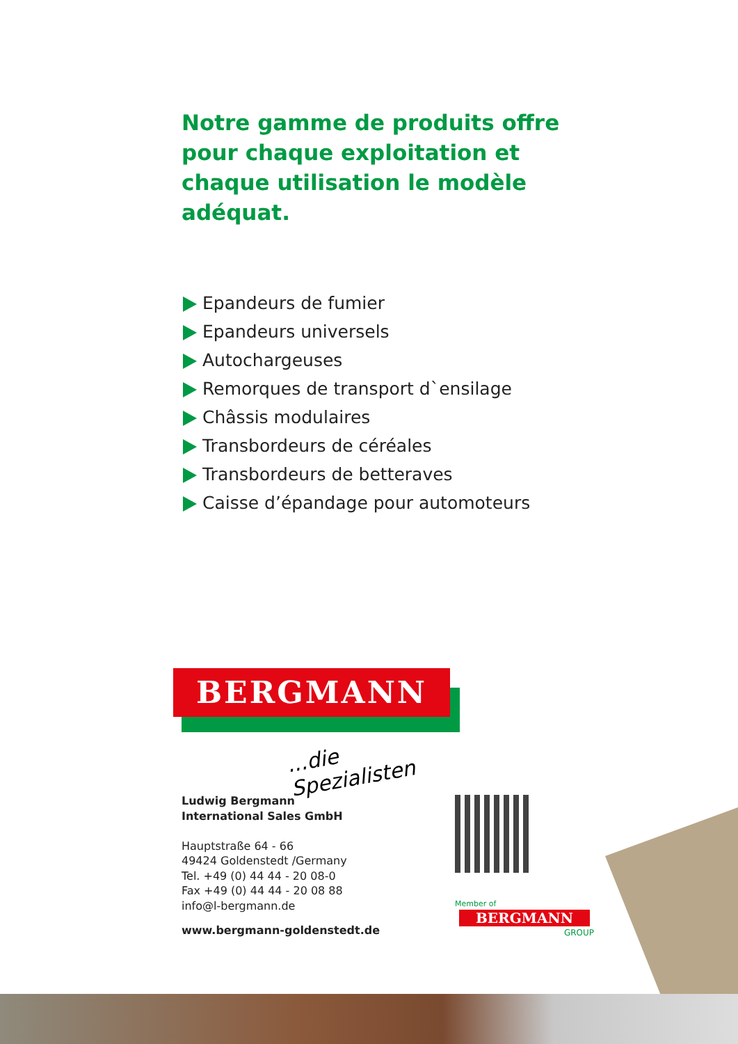Notre gamme de produits offre pour chaque exploitation et chaque utilisation le modèle adéquat.
Epandeurs de fumier
Epandeurs universels
Autochargeuses
Remorques de transport d`ensilage
Châssis modulaires
Transbordeurs de céréales
Transbordeurs de betteraves
Caisse d’épandage pour automoteurs
BERGMANN
...die Spezialisten
Ludwig Bergmann
International Sales GmbH
Hauptstraße 64 - 66
49424 Goldenstedt /Germany
Tel. +49 (0) 44 44 - 20 08-0
Fax +49 (0) 44 44 - 20 08 88
info@l-bergmann.de
www.bergmann-goldenstedt.de
Member of
BERGMANN
GROUP